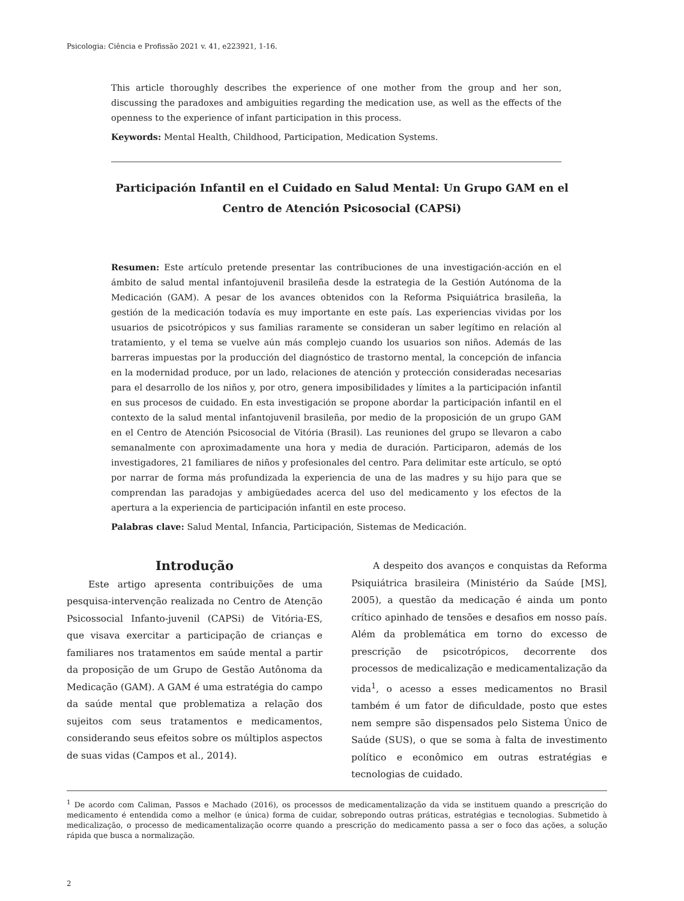Psicologia: Ciência e Profissão 2021 v. 41, e223921, 1-16.
This article thoroughly describes the experience of one mother from the group and her son, discussing the paradoxes and ambiguities regarding the medication use, as well as the effects of the openness to the experience of infant participation in this process.
Keywords: Mental Health, Childhood, Participation, Medication Systems.
Participación Infantil en el Cuidado en Salud Mental: Un Grupo GAM en el Centro de Atención Psicosocial (CAPSi)
Resumen: Este artículo pretende presentar las contribuciones de una investigación-acción en el ámbito de salud mental infantojuvenil brasileña desde la estrategia de la Gestión Autónoma de la Medicación (GAM). A pesar de los avances obtenidos con la Reforma Psiquiátrica brasileña, la gestión de la medicación todavía es muy importante en este país. Las experiencias vividas por los usuarios de psicotrópicos y sus familias raramente se consideran un saber legítimo en relación al tratamiento, y el tema se vuelve aún más complejo cuando los usuarios son niños. Además de las barreras impuestas por la producción del diagnóstico de trastorno mental, la concepción de infancia en la modernidad produce, por un lado, relaciones de atención y protección consideradas necesarias para el desarrollo de los niños y, por otro, genera imposibilidades y límites a la participación infantil en sus procesos de cuidado. En esta investigación se propone abordar la participación infantil en el contexto de la salud mental infantojuvenil brasileña, por medio de la proposición de un grupo GAM en el Centro de Atención Psicosocial de Vitória (Brasil). Las reuniones del grupo se llevaron a cabo semanalmente con aproximadamente una hora y media de duración. Participaron, además de los investigadores, 21 familiares de niños y profesionales del centro. Para delimitar este artículo, se optó por narrar de forma más profundizada la experiencia de una de las madres y su hijo para que se comprendan las paradojas y ambigüedades acerca del uso del medicamento y los efectos de la apertura a la experiencia de participación infantil en este proceso.
Palabras clave: Salud Mental, Infancia, Participación, Sistemas de Medicación.
Introdução
Este artigo apresenta contribuições de uma pesquisa-intervenção realizada no Centro de Atenção Psicossocial Infanto-juvenil (CAPSi) de Vitória-ES, que visava exercitar a participação de crianças e familiares nos tratamentos em saúde mental a partir da proposição de um Grupo de Gestão Autônoma da Medicação (GAM). A GAM é uma estratégia do campo da saúde mental que problematiza a relação dos sujeitos com seus tratamentos e medicamentos, considerando seus efeitos sobre os múltiplos aspectos de suas vidas (Campos et al., 2014).
A despeito dos avanços e conquistas da Reforma Psiquiátrica brasileira (Ministério da Saúde [MS], 2005), a questão da medicação é ainda um ponto crítico apinhado de tensões e desafios em nosso país. Além da problemática em torno do excesso de prescrição de psicotrópicos, decorrente dos processos de medicalização e medicamentalização da vida<sup>1</sup>, o acesso a esses medicamentos no Brasil também é um fator de dificuldade, posto que estes nem sempre são dispensados pelo Sistema Único de Saúde (SUS), o que se soma à falta de investimento político e econômico em outras estratégias e tecnologias de cuidado.
<sup>1</sup> De acordo com Caliman, Passos e Machado (2016), os processos de medicamentalização da vida se instituem quando a prescrição do medicamento é entendida como a melhor (e única) forma de cuidar, sobrepondo outras práticas, estratégias e tecnologias. Submetido à medicalização, o processo de medicamentalização ocorre quando a prescrição do medicamento passa a ser o foco das ações, a solução rápida que busca a normalização.
2